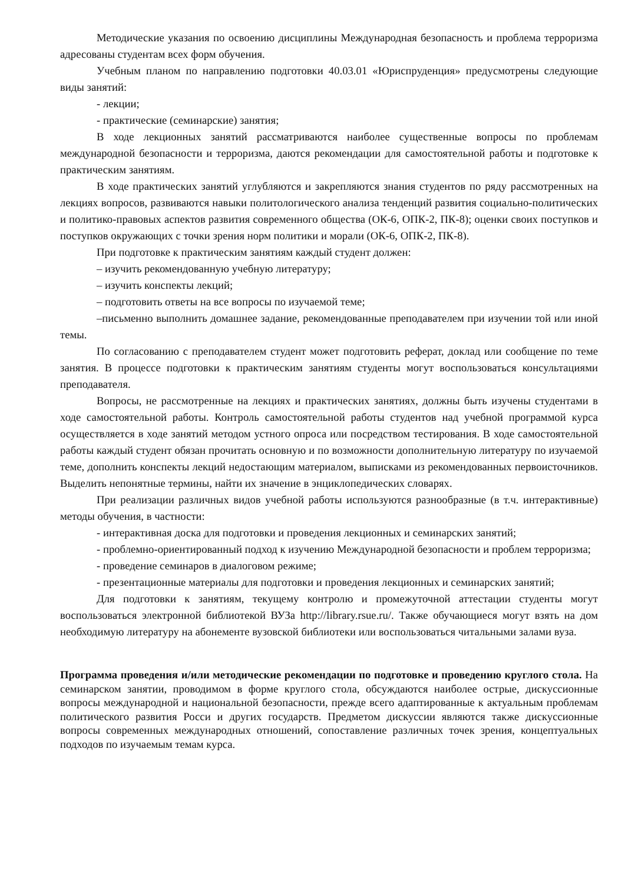Методические указания по освоению дисциплины Международная безопасность и проблема терроризма адресованы студентам всех форм обучения.
Учебным планом по направлению подготовки 40.03.01 «Юриспруденция» предусмотрены следующие виды занятий:
- лекции;
- практические (семинарские) занятия;
В ходе лекционных занятий рассматриваются наиболее существенные вопросы по проблемам международной безопасности и терроризма, даются рекомендации для самостоятельной работы и подготовке к практическим занятиям.
В ходе практических занятий углубляются и закрепляются знания студентов по ряду рассмотренных на лекциях вопросов, развиваются навыки политологического анализа тенденций развития социально-политических и политико-правовых аспектов развития современного общества (ОК-6, ОПК-2, ПК-8); оценки своих поступков и поступков окружающих с точки зрения норм политики и морали (ОК-6, ОПК-2, ПК-8).
При подготовке к практическим занятиям каждый студент должен:
– изучить рекомендованную учебную литературу;
– изучить конспекты лекций;
– подготовить ответы на все вопросы по изучаемой теме;
–письменно выполнить домашнее задание, рекомендованные преподавателем при изучении той или иной темы.
По согласованию с преподавателем студент может подготовить реферат, доклад или сообщение по теме занятия. В процессе подготовки к практическим занятиям студенты могут воспользоваться консультациями преподавателя.
Вопросы, не рассмотренные на лекциях и практических занятиях, должны быть изучены студентами в ходе самостоятельной работы. Контроль самостоятельной работы студентов над учебной программой курса осуществляется в ходе занятий методом устного опроса или посредством тестирования. В ходе самостоятельной работы каждый студент обязан прочитать основную и по возможности дополнительную литературу по изучаемой теме, дополнить конспекты лекций недостающим материалом, выписками из рекомендованных первоисточников. Выделить непонятные термины, найти их значение в энциклопедических словарях.
При реализации различных видов учебной работы используются разнообразные (в т.ч. интерактивные) методы обучения, в частности:
- интерактивная доска для подготовки и проведения лекционных и семинарских занятий;
- проблемно-ориентированный подход к изучению Международной безопасности и проблем терроризма;
- проведение семинаров в диалоговом режиме;
- презентационные материалы для подготовки и проведения лекционных и семинарских занятий;
Для подготовки к занятиям, текущему контролю и промежуточной аттестации студенты могут воспользоваться электронной библиотекой ВУЗа http://library.rsue.ru/. Также обучающиеся могут взять на дом необходимую литературу на абонементе вузовской библиотеки или воспользоваться читальными залами вуза.
Программа проведения и/или методические рекомендации по подготовке и проведению круглого стола. На семинарском занятии, проводимом в форме круглого стола, обсуждаются наиболее острые, дискуссионные вопросы международной и национальной безопасности, прежде всего адаптированные к актуальным проблемам политического развития Росси и других государств. Предметом дискуссии являются также дискуссионные вопросы современных международных отношений, сопоставление различных точек зрения, концептуальных подходов по изучаемым темам курса.